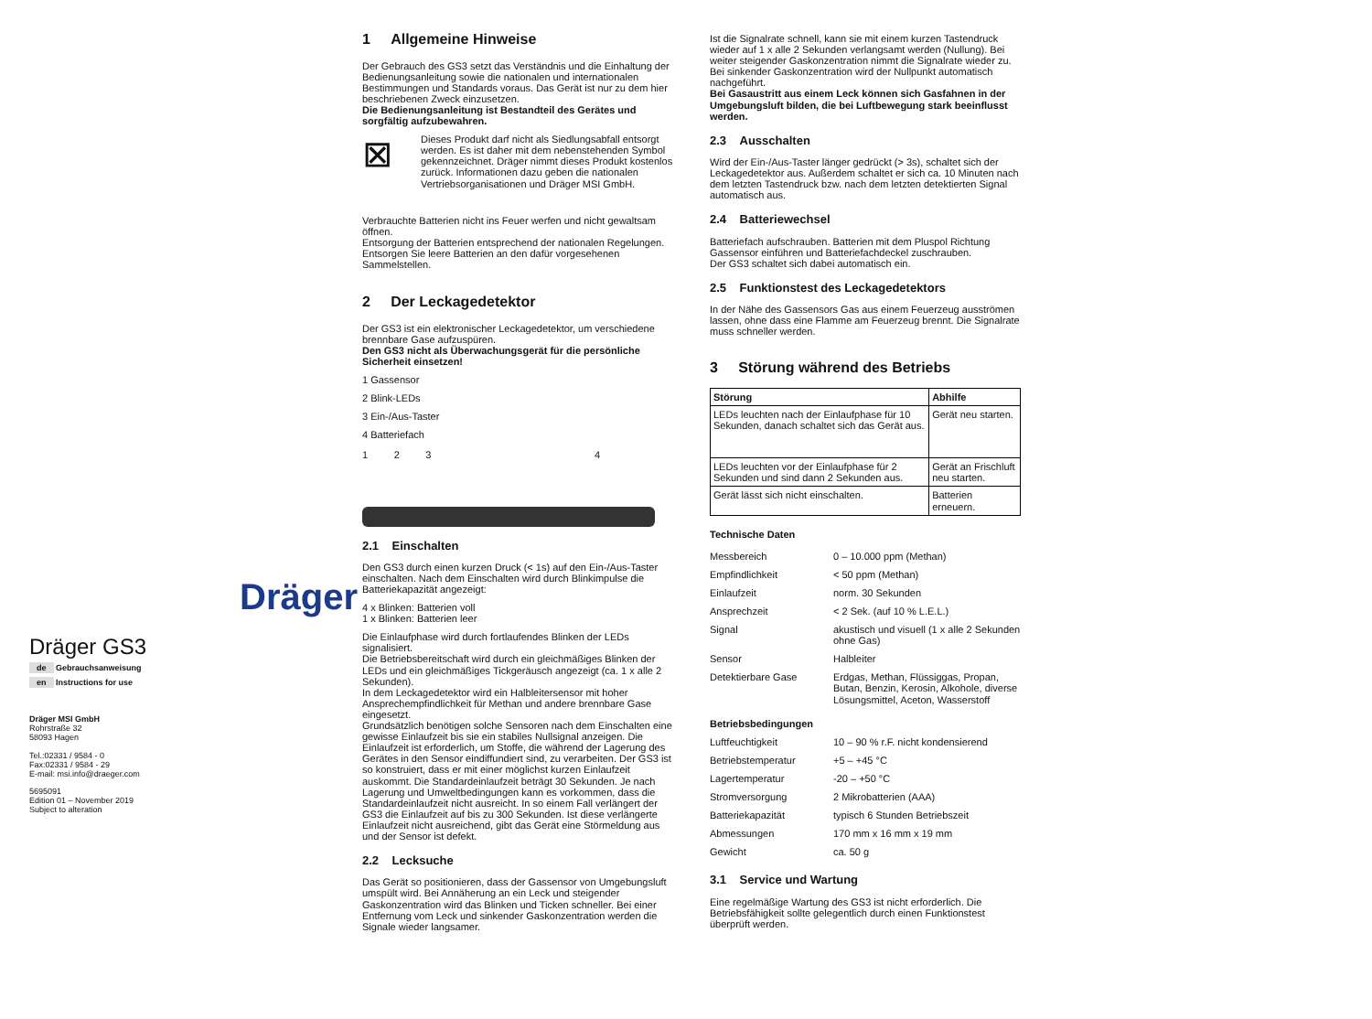Dräger
Dräger GS3
de Gebrauchsanweisung
en Instructions for use
Dräger MSI GmbH
Rohrstraße 32
58093 Hagen
Tel.:02331 / 9584 - 0
Fax:02331 / 9584 - 29
E-mail: msi.info@draeger.com
5695091
Edition 01 – November 2019
Subject to alteration
1 Allgemeine Hinweise
Der Gebrauch des GS3 setzt das Verständnis und die Einhaltung der Bedienungsanleitung sowie die nationalen und internationalen Bestimmungen und Standards voraus. Das Gerät ist nur zu dem hier beschriebenen Zweck einzusetzen.
Die Bedienungsanleitung ist Bestandteil des Gerätes und sorgfältig aufzubewahren.
⊠
Dieses Produkt darf nicht als Siedlungsabfall entsorgt werden. Es ist daher mit dem nebenstehenden Symbol gekennzeichnet. Dräger nimmt dieses Produkt kostenlos zurück. Informationen dazu geben die nationalen Vertriebsorganisationen und Dräger MSI GmbH.
Verbrauchte Batterien nicht ins Feuer werfen und nicht gewaltsam öffnen.
Entsorgung der Batterien entsprechend der nationalen Regelungen.
Entsorgen Sie leere Batterien an den dafür vorgesehenen Sammelstellen.
2 Der Leckagedetektor
Der GS3 ist ein elektronischer Leckagedetektor, um verschiedene brennbare Gase aufzuspüren.
Den GS3 nicht als Überwachungsgerät für die persönliche Sicherheit einsetzen!
1 Gassensor
2 Blink-LEDs
3 Ein-/Aus-Taster
4 Batteriefach
1234
2.1 Einschalten
Den GS3 durch einen kurzen Druck (< 1s) auf den Ein-/Aus-Taster einschalten. Nach dem Einschalten wird durch Blinkimpulse die Batteriekapazität angezeigt:
4 x Blinken: Batterien voll
1 x Blinken: Batterien leer
Die Einlaufphase wird durch fortlaufendes Blinken der LEDs signalisiert.
Die Betriebsbereitschaft wird durch ein gleichmäßiges Blinken der LEDs und ein gleichmäßiges Tickgeräusch angezeigt (ca. 1 x alle 2 Sekunden).
In dem Leckagedetektor wird ein Halbleitersensor mit hoher Ansprechempfindlichkeit für Methan und andere brennbare Gase eingesetzt.
Grundsätzlich benötigen solche Sensoren nach dem Einschalten eine gewisse Einlaufzeit bis sie ein stabiles Nullsignal anzeigen. Die Einlaufzeit ist erforderlich, um Stoffe, die während der Lagerung des Gerätes in den Sensor eindiffundiert sind, zu verarbeiten. Der GS3 ist so konstruiert, dass er mit einer möglichst kurzen Einlaufzeit auskommt. Die Standardeinlaufzeit beträgt 30 Sekunden. Je nach Lagerung und Umweltbedingungen kann es vorkommen, dass die Standardeinlaufzeit nicht ausreicht. In so einem Fall verlängert der GS3 die Einlaufzeit auf bis zu 300 Sekunden. Ist diese verlängerte Einlaufzeit nicht ausreichend, gibt das Gerät eine Störmeldung aus und der Sensor ist defekt.
2.2 Lecksuche
Das Gerät so positionieren, dass der Gassensor von Umgebungsluft umspült wird. Bei Annäherung an ein Leck und steigender Gaskonzentration wird das Blinken und Ticken schneller. Bei einer Entfernung vom Leck und sinkender Gaskonzentration werden die Signale wieder langsamer.
Ist die Signalrate schnell, kann sie mit einem kurzen Tastendruck wieder auf 1 x alle 2 Sekunden verlangsamt werden (Nullung). Bei weiter steigender Gaskonzentration nimmt die Signalrate wieder zu. Bei sinkender Gaskonzentration wird der Nullpunkt automatisch nachgeführt.
Bei Gasaustritt aus einem Leck können sich Gasfahnen in der Umgebungsluft bilden, die bei Luftbewegung stark beeinflusst werden.
2.3 Ausschalten
Wird der Ein-/Aus-Taster länger gedrückt (> 3s), schaltet sich der Leckagedetektor aus. Außerdem schaltet er sich ca. 10 Minuten nach dem letzten Tastendruck bzw. nach dem letzten detektierten Signal automatisch aus.
2.4 Batteriewechsel
Batteriefach aufschrauben. Batterien mit dem Pluspol Richtung Gassensor einführen und Batteriefachdeckel zuschrauben.
Der GS3 schaltet sich dabei automatisch ein.
2.5 Funktionstest des Leckagedetektors
In der Nähe des Gassensors Gas aus einem Feuerzeug ausströmen lassen, ohne dass eine Flamme am Feuerzeug brennt. Die Signalrate muss schneller werden.
3 Störung während des Betriebs
| Störung | Abhilfe |
| --- | --- |
| LEDs leuchten nach der Einlaufphase für 10 Sekunden, danach schaltet sich das Gerät aus. | Gerät neu starten. |
| LEDs leuchten vor der Einlaufphase für 2 Sekunden und sind dann 2 Sekunden aus. | Gerät an Frischluft neu starten. |
| Gerät lässt sich nicht einschalten. | Batterien erneuern. |
Technische Daten
| Messbereich | 0 – 10.000 ppm (Methan) |
| Empfindlichkeit | < 50 ppm (Methan) |
| Einlaufzeit | norm. 30 Sekunden |
| Ansprechzeit | < 2 Sek. (auf 10 % L.E.L.) |
| Signal | akustisch und visuell (1 x alle 2 Sekunden ohne Gas) |
| Sensor | Halbleiter |
| Detektierbare Gase | Erdgas, Methan, Flüssiggas, Propan, Butan, Benzin, Kerosin, Alkohole, diverse Lösungsmittel, Aceton, Wasserstoff |
| Betriebsbedingungen | |
| Luftfeuchtigkeit | 10 – 90 % r.F. nicht kondensierend |
| Betriebstemperatur | +5 – +45 °C |
| Lagertemperatur | -20 – +50 °C |
| Stromversorgung | 2 Mikrobatterien (AAA) |
| Batteriekapazität | typisch 6 Stunden Betriebszeit |
| Abmessungen | 170 mm x 16 mm x 19 mm |
| Gewicht | ca. 50 g |
3.1 Service und Wartung
Eine regelmäßige Wartung des GS3 ist nicht erforderlich. Die Betriebsfähigkeit sollte gelegentlich durch einen Funktionstest überprüft werden.